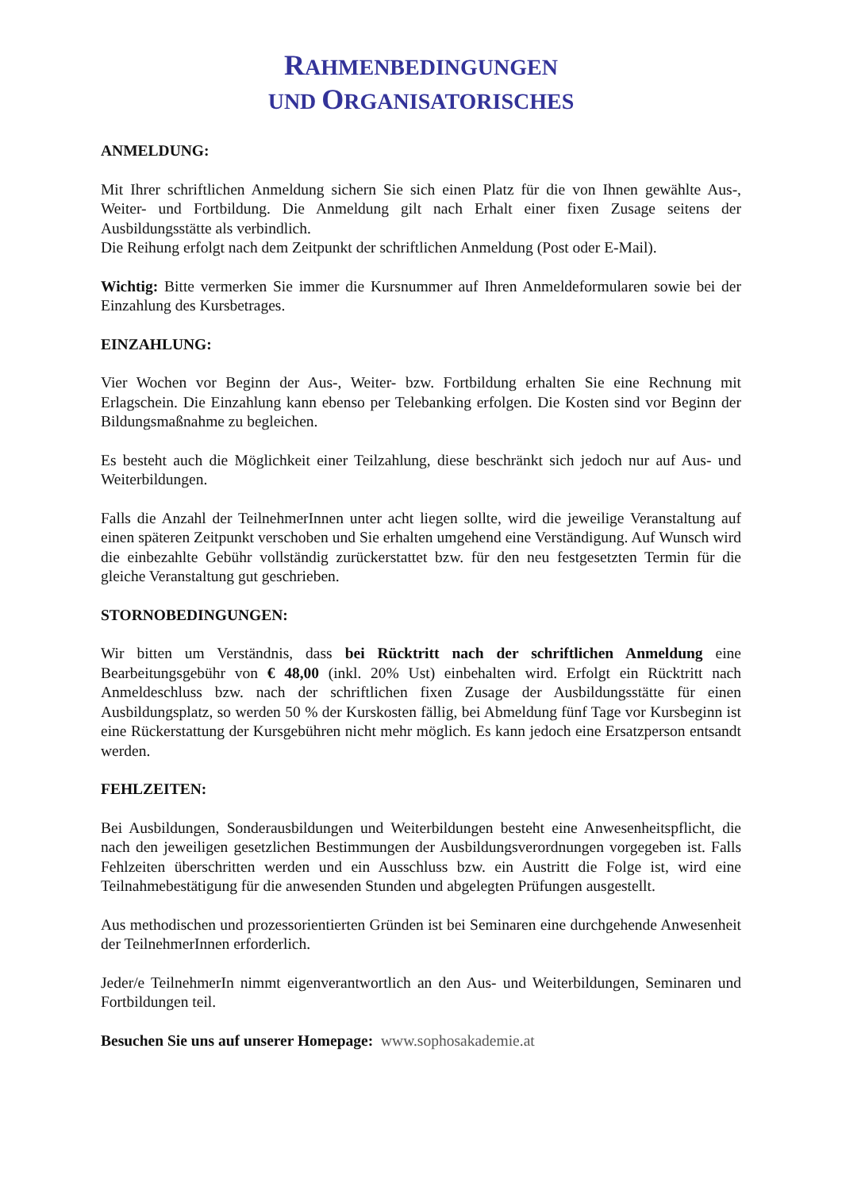RAHMENBEDINGUNGEN
UND ORGANISATORISCHES
ANMELDUNG:
Mit Ihrer schriftlichen Anmeldung sichern Sie sich einen Platz für die von Ihnen gewählte Aus-, Weiter- und Fortbildung. Die Anmeldung gilt nach Erhalt einer fixen Zusage seitens der Ausbildungsstätte als verbindlich.
Die Reihung erfolgt nach dem Zeitpunkt der schriftlichen Anmeldung (Post oder E-Mail).
Wichtig: Bitte vermerken Sie immer die Kursnummer auf Ihren Anmeldeformularen sowie bei der Einzahlung des Kursbetrages.
EINZAHLUNG:
Vier Wochen vor Beginn der Aus-, Weiter- bzw. Fortbildung erhalten Sie eine Rechnung mit Erlagschein. Die Einzahlung kann ebenso per Telebanking erfolgen. Die Kosten sind vor Beginn der Bildungsmaßnahme zu begleichen.
Es besteht auch die Möglichkeit einer Teilzahlung, diese beschränkt sich jedoch nur auf Aus- und Weiterbildungen.
Falls die Anzahl der TeilnehmerInnen unter acht liegen sollte, wird die jeweilige Veranstaltung auf einen späteren Zeitpunkt verschoben und Sie erhalten umgehend eine Verständigung. Auf Wunsch wird die einbezahlte Gebühr vollständig zurückerstattet bzw. für den neu festgesetzten Termin für die gleiche Veranstaltung gut geschrieben.
STORNOBEDINGUNGEN:
Wir bitten um Verständnis, dass bei Rücktritt nach der schriftlichen Anmeldung eine Bearbeitungsgebühr von € 48,00 (inkl. 20% Ust) einbehalten wird. Erfolgt ein Rücktritt nach Anmeldeschluss bzw. nach der schriftlichen fixen Zusage der Ausbildungsstätte für einen Ausbildungsplatz, so werden 50 % der Kurskosten fällig, bei Abmeldung fünf Tage vor Kursbeginn ist eine Rückerstattung der Kursgebühren nicht mehr möglich. Es kann jedoch eine Ersatzperson entsandt werden.
FEHLZEITEN:
Bei Ausbildungen, Sonderausbildungen und Weiterbildungen besteht eine Anwesenheitspflicht, die nach den jeweiligen gesetzlichen Bestimmungen der Ausbildungsverordnungen vorgegeben ist. Falls Fehlzeiten überschritten werden und ein Ausschluss bzw. ein Austritt die Folge ist, wird eine Teilnahmebestätigung für die anwesenden Stunden und abgelegten Prüfungen ausgestellt.
Aus methodischen und prozessorientierten Gründen ist bei Seminaren eine durchgehende Anwesenheit der TeilnehmerInnen erforderlich.
Jeder/e TeilnehmerIn nimmt eigenverantwortlich an den Aus- und Weiterbildungen, Seminaren und Fortbildungen teil.
Besuchen Sie uns auf unserer Homepage: www.sophosakademie.at